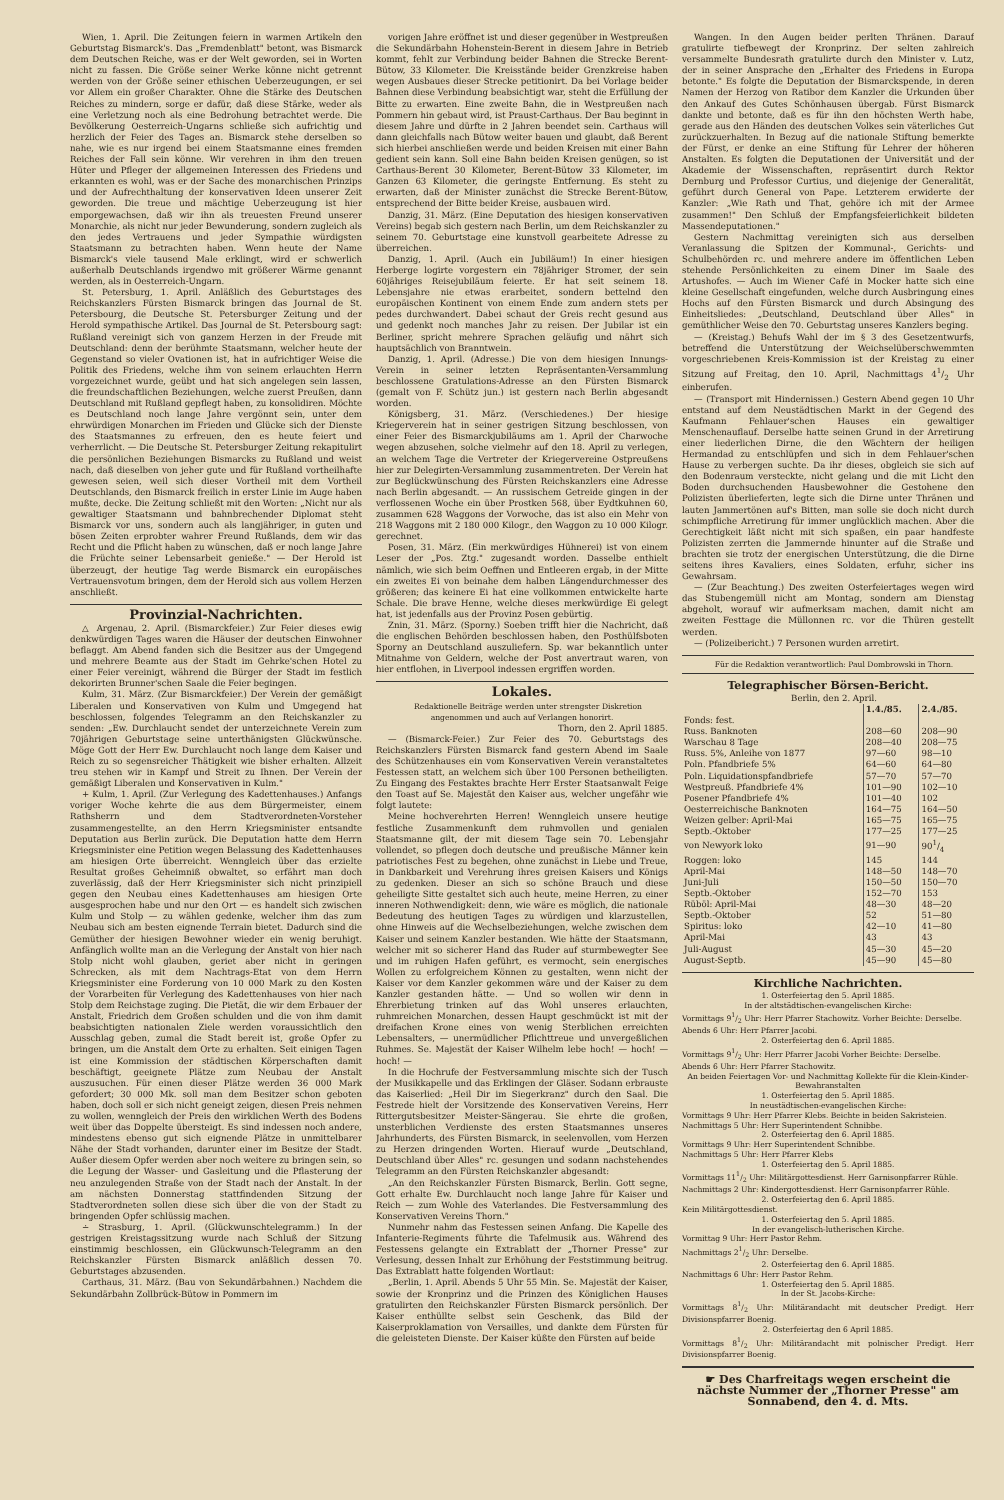Wien, 1. April. Die Zeitungen feiern in warmen Artikeln den Geburtstag Bismarck's. Das „Fremdenblatt" betont, was Bismarck dem Deutschen Reiche, was er der Welt geworden, sei in Worten nicht zu fassen. Die Größe seiner Werke könne nicht getrennt werden von der Größe seiner ethischen Ueberzeugungen, er sei vor Allem ein großer Charakter. Ohne die Stärke des Deutschen Reiches zu mindern, sorge er dafür, daß diese Stärke, weder als eine Verletzung noch als eine Bedrohung betrachtet werde. Die Bevölkerung Oesterreich-Ungarns schließe sich aufrichtig und herzlich der Feier des Tages an. Bismarck stehe derselben so nahe, wie es nur irgend bei einem Staatsmanne eines fremden Reiches der Fall sein könne. Wir verehren in ihm den treuen Hüter und Pfleger der allgemeinen Interessen des Friedens und erkannten es wohl, was er der Sache des monarchischen Prinzips und der Aufrechthaltung der konservativen Ideen unserer Zeit geworden. Die treue und mächtige Ueberzeugung ist hier emporgewachsen, daß wir ihn als treuesten Freund unserer Monarchie, als nicht nur jeder Bewunderung, sondern zugleich als den jedes Vertrauens und jeder Sympathie würdigsten Staatsmann zu betrachten haben. Wenn heute der Name Bismarck's viele tausend Male erklingt, wird er schwerlich außerhalb Deutschlands irgendwo mit größerer Wärme genannt werden, als in Oesterreich-Ungarn.
St. Petersburg, 1. April. Anläßlich des Geburtstages des Reichskanzlers Fürsten Bismarck bringen das Journal de St. Petersbourg, die Deutsche St. Petersburger Zeitung und der Herold sympathische Artikel. Das Journal de St. Petersbourg sagt: Rußland vereinigt sich von ganzem Herzen in der Freude mit Deutschland: denn der berühmte Staatsmann, welcher heute der Gegenstand so vieler Ovationen ist, hat in aufrichtiger Weise die Politik des Friedens, welche ihm von seinem erlauchten Herrn vorgezeichnet wurde, geübt und hat sich angelegen sein lassen, die freundschaftlichen Beziehungen, welche zuerst Preußen, dann Deutschland mit Rußland gepflegt haben, zu konsolidiren. Möchte es Deutschland noch lange Jahre vergönnt sein, unter dem ehrwürdigen Monarchen im Frieden und Glücke sich der Dienste des Staatsmannes zu erfreuen, den es heute feiert und verherrlicht. — Die Deutsche St. Petersburger Zeitung rekapitulirt die persönlichen Beziehungen Bismarcks zu Rußland und weist nach, daß dieselben von jeher gute und für Rußland vortheilhafte gewesen seien, weil sich dieser Vortheil mit dem Vortheil Deutschlands, den Bismarck freilich in erster Linie im Auge haben mußte, decke. Die Zeitung schließt mit den Worten: „Nicht nur als gewaltiger Staatsmann und bahnbrechender Diplomat steht Bismarck vor uns, sondern auch als langjähriger, in guten und bösen Zeiten erprobter wahrer Freund Rußlands, dem wir das Recht und die Pflicht haben zu wünschen, daß er noch lange Jahre die Früchte seiner Lebensarbeit genieße." — Der Herold ist überzeugt, der heutige Tag werde Bismarck ein europäisches Vertrauensvotum bringen, dem der Herold sich aus vollem Herzen anschließt.
Provinzial-Nachrichten.
△ Argenau, 2. April. (Bismarckfeier.) Zur Feier dieses ewig denkwürdigen Tages waren die Häuser der deutschen Einwohner beflaggt. Am Abend fanden sich die Besitzer aus der Umgegend und mehrere Beamte aus der Stadt im Gehrke'schen Hotel zu einer Feier vereinigt, während die Bürger der Stadt im festlich dekorirten Brunner'schen Saale die Feier begingen.
Kulm, 31. März. (Zur Bismarckfeier.) Der Verein der gemäßigt Liberalen und Konservativen von Kulm und Umgegend hat beschlossen, folgendes Telegramm an den Reichskanzler zu senden: „Ew. Durchlaucht sendet der unterzeichnete Verein zum 70jährigen Geburtstage seine unterthänigsten Glückwünsche. Möge Gott der Herr Ew. Durchlaucht noch lange dem Kaiser und Reich zu so segensreicher Thätigkeit wie bisher erhalten. Allzeit treu stehen wir in Kampf und Streit zu Ihnen. Der Verein der gemäßigt Liberalen und Konservativen in Kulm."
+ Kulm, 1. April. (Zur Verlegung des Kadettenhauses.) Anfangs voriger Woche kehrte die aus dem Bürgermeister, einem Rathsherrn und dem Stadtverordneten-Vorsteher zusammengestellte, an den Herrn Kriegsminister entsandte Deputation aus Berlin zurück. Die Deputation hatte dem Herrn Kriegsminister eine Petition wegen Belassung des Kadettenhauses am hiesigen Orte überreicht. Wenngleich über das erzielte Resultat großes Geheimniß obwaltet, so erfährt man doch zuverlässig, daß der Herr Kriegsminister sich nicht prinzipiell gegen den Neubau eines Kadettenhauses am hiesigen Orte ausgesprochen habe und nur den Ort — es handelt sich zwischen Kulm und Stolp — zu wählen gedenke, welcher ihm das zum Neubau sich am besten eignende Terrain bietet. Dadurch sind die Gemüther der hiesigen Bewohner wieder ein wenig beruhigt. Anfänglich wollte man an die Verlegung der Anstalt von hier nach Stolp nicht wohl glauben, geriet aber nicht in geringen Schrecken, als mit dem Nachtrags-Etat von dem Herrn Kriegsminister eine Forderung von 10 000 Mark zu den Kosten der Vorarbeiten für Verlegung des Kadettenhauses von hier nach Stolp dem Reichstage zuging. Die Pietät, die wir dem Erbauer der Anstalt, Friedrich dem Großen schulden und die von ihm damit beabsichtigten nationalen Ziele werden voraussichtlich den Ausschlag geben, zumal die Stadt bereit ist, große Opfer zu bringen, um die Anstalt dem Orte zu erhalten. Seit einigen Tagen ist eine Kommission der städtischen Körperschaften damit beschäftigt, geeignete Plätze zum Neubau der Anstalt auszusuchen. Für einen dieser Plätze werden 36 000 Mark gefordert; 30 000 Mk. soll man dem Besitzer schon geboten haben, doch soll er sich nicht geneigt zeigen, diesen Preis nehmen zu wollen, wenngleich der Preis den wirklichen Werth des Bodens weit über das Doppelte übersteigt. Es sind indessen noch andere, mindestens ebenso gut sich eignende Plätze in unmittelbarer Nähe der Stadt vorhanden, darunter einer im Besitze der Stadt. Außer diesem Opfer werden aber noch weitere zu bringen sein, so die Legung der Wasser- und Gasleitung und die Pflasterung der neu anzulegenden Straße von der Stadt nach der Anstalt. In der am nächsten Donnerstag stattfindenden Sitzung der Stadtverordneten sollen diese sich über die von der Stadt zu bringenden Opfer schlüssig machen.
∸ Strasburg, 1. April. (Glückwunschtelegramm.) In der gestrigen Kreistagssitzung wurde nach Schluß der Sitzung einstimmig beschlossen, ein Glückwunsch-Telegramm an den Reichskanzler Fürsten Bismarck anläßlich dessen 70. Geburtstages abzusenden.
Carthaus, 31. März. (Bau von Sekundärbahnen.) Nachdem die Sekundärbahn Zollbrück-Bütow in Pommern im
vorigen Jahre eröffnet ist und dieser gegenüber in Westpreußen die Sekundärbahn Hohenstein-Berent in diesem Jahre in Betrieb kommt, fehlt zur Verbindung beider Bahnen die Strecke Berent-Bütow, 33 Kilometer. Die Kreisstände beider Grenzkreise haben wegen Ausbaues dieser Strecke petitionirt. Da bei Vorlage beider Bahnen diese Verbindung beabsichtigt war, steht die Erfüllung der Bitte zu erwarten. Eine zweite Bahn, die in Westpreußen nach Pommern hin gebaut wird, ist Praust-Carthaus. Der Bau beginnt in diesem Jahre und dürfte in 2 Jahren beendet sein. Carthaus will dann gleichfalls nach Bütow weiter bauen und glaubt, daß Berent sich hierbei anschließen werde und beiden Kreisen mit einer Bahn gedient sein kann. Soll eine Bahn beiden Kreisen genügen, so ist Carthaus-Berent 30 Kilometer, Berent-Bütow 33 Kilometer, im Ganzen 63 Kilometer, die geringste Entfernung. Es steht zu erwarten, daß der Minister zunächst die Strecke Berent-Bütow, entsprechend der Bitte beider Kreise, ausbauen wird.
Danzig, 31. März. (Eine Deputation des hiesigen konservativen Vereins) begab sich gestern nach Berlin, um dem Reichskanzler zu seinem 70. Geburtstage eine kunstvoll gearbeitete Adresse zu überreichen.
Danzig, 1. April. (Auch ein Jubiläum!) In einer hiesigen Herberge logirte vorgestern ein 78jähriger Stromer, der sein 60jähriges Reisejubiläum feierte. Er hat seit seinem 18. Lebensjahre nie etwas erarbeitet, sondern bettelnd den europäischen Kontinent von einem Ende zum andern stets per pedes durchwandert. Dabei schaut der Greis recht gesund aus und gedenkt noch manches Jahr zu reisen. Der Jubilar ist ein Berliner, spricht mehrere Sprachen geläufig und nährt sich hauptsächlich von Branntwein.
Danzig, 1. April. (Adresse.) Die von dem hiesigen Innungs-Verein in seiner letzten Repräsentanten-Versammlung beschlossene Gratulations-Adresse an den Fürsten Bismarck (gemalt von F. Schütz jun.) ist gestern nach Berlin abgesandt worden.
Königsberg, 31. März. (Verschiedenes.) Der hiesige Kriegerverein hat in seiner gestrigen Sitzung beschlossen, von einer Feier des Bismarckjubiläums am 1. April der Charwoche wegen abzusehen, solche vielmehr auf den 18. April zu verlegen, an welchem Tage die Vertreter der Kriegervereine Ostpreußens hier zur Delegirten-Versammlung zusammentreten. Der Verein hat zur Beglückwünschung des Fürsten Reichskanzlers eine Adresse nach Berlin abgesandt. — An russischem Getreide gingen in der verflossenen Woche ein über Prostken 568, über Eydtkuhnen 60, zusammen 628 Waggons der Vorwoche, das ist also ein Mehr von 218 Waggons mit 2 180 000 Kilogr., den Waggon zu 10 000 Kilogr. gerechnet.
Posen, 31. März. (Ein merkwürdiges Hühnerei) ist von einem Leser der „Pos. Ztg." zugesandt worden. Dasselbe enthielt nämlich, wie sich beim Oeffnen und Entleeren ergab, in der Mitte ein zweites Ei von beinahe dem halben Längendurchmesser des größeren; das keinere Ei hat eine vollkommen entwickelte harte Schale. Die brave Henne, welche dieses merkwürdige Ei gelegt hat, ist jedenfalls aus der Provinz Posen gebürtig.
Znin, 31. März. (Sporny.) Soeben trifft hier die Nachricht, daß die englischen Behörden beschlossen haben, den Posthülfsboten Sporny an Deutschland auszuliefern. Sp. war bekanntlich unter Mitnahme von Geldern, welche der Post anvertraut waren, von hier entflohen, in Liverpool indessen ergriffen worden.
Lokales.
Redaktionelle Beiträge werden unter strengster Diskretion angenommen und auch auf Verlangen honorirt.
Thorn, den 2. April 1885.
— (Bismarck-Feier.) Zur Feier des 70. Geburtstags des Reichskanzlers Fürsten Bismarck fand gestern Abend im Saale des Schützenhauses ein vom Konservativen Verein veranstaltetes Festessen statt, an welchem sich über 100 Personen betheiligten. Zu Eingang des Festaktes brachte Herr Erster Staatsanwalt Feige den Toast auf Se. Majestät den Kaiser aus, welcher ungefähr wie folgt lautete:
Meine hochverehrten Herren! Wenngleich unsere heutige festliche Zusammenkunft dem ruhmvollen und genialen Staatsmanne gilt, der mit diesem Tage sein 70. Lebensjahr vollendet, so pflegen doch deutsche und preußische Männer kein patriotisches Fest zu begehen, ohne zunächst in Liebe und Treue, in Dankbarkeit und Verehrung ihres greisen Kaisers und Königs zu gedenken. Dieser an sich so schöne Brauch und diese geheiligte Sitte gestaltet sich auch heute, meine Herren, zu einer inneren Nothwendigkeit: denn, wie wäre es möglich, die nationale Bedeutung des heutigen Tages zu würdigen und klarzustellen, ohne Hinweis auf die Wechselbeziehungen, welche zwischen dem Kaiser und seinem Kanzler bestanden. Wie hätte der Staatsmann, welcher mit so sicherer Hand das Ruder auf sturmbewegter See und im ruhigen Hafen geführt, es vermocht, sein energisches Wollen zu erfolgreichem Können zu gestalten, wenn nicht der Kaiser vor dem Kanzler gekommen wäre und der Kaiser zu dem Kanzler gestanden hätte. — Und so wollen wir denn in Ehrerbietung trinken auf das Wohl unseres erlauchten, ruhmreichen Monarchen, dessen Haupt geschmückt ist mit der dreifachen Krone eines von wenig Sterblichen erreichten Lebensalters, — unermüdlicher Pflichttreue und unvergeßlichen Ruhmes. Se. Majestät der Kaiser Wilhelm lebe hoch! — hoch! — hoch! —
In die Hochrufe der Festversammlung mischte sich der Tusch der Musikkapelle und das Erklingen der Gläser. Sodann erbrauste das Kaiserlied: „Heil Dir im Siegerkranz" durch den Saal. Die Festrede hielt der Vorsitzende des Konservativen Vereins, Herr Rittergutsbesitzer Meister-Sängerau. Sie ehrte die großen, unsterblichen Verdienste des ersten Staatsmannes unseres Jahrhunderts, des Fürsten Bismarck, in seelenvollen, vom Herzen zu Herzen dringenden Worten. Hierauf wurde „Deutschland, Deutschland über Alles" rc. gesungen und sodann nachstehendes Telegramm an den Fürsten Reichskanzler abgesandt:
„An den Reichskanzler Fürsten Bismarck, Berlin. Gott segne, Gott erhalte Ew. Durchlaucht noch lange Jahre für Kaiser und Reich — zum Wohle des Vaterlandes. Die Festversammlung des Konservativen Vereins Thorn."
Nunmehr nahm das Festessen seinen Anfang. Die Kapelle des Infanterie-Regiments führte die Tafelmusik aus. Während des Festessens gelangte ein Extrablatt der „Thorner Presse" zur Verlesung, dessen Inhalt zur Erhöhung der Feststimmung beitrug. Das Extrablatt hatte folgenden Wortlaut:
„Berlin, 1. April. Abends 5 Uhr 55 Min. Se. Majestät der Kaiser, sowie der Kronprinz und die Prinzen des Königlichen Hauses gratulirten den Reichskanzler Fürsten Bismarck persönlich. Der Kaiser enthüllte selbst sein Geschenk, das Bild der Kaiserproklamation von Versailles, und dankte dem Fürsten für die geleisteten Dienste. Der Kaiser küßte den Fürsten auf beide
Wangen. In den Augen beider perlten Thränen. Darauf gratulirte tiefbewegt der Kronprinz. Der selten zahlreich versammelte Bundesrath gratulirte durch den Minister v. Lutz, der in seiner Ansprache den „Erhalter des Friedens in Europa betonte." Es folgte die Deputation der Bismarckspende, in deren Namen der Herzog von Ratibor dem Kanzler die Urkunden über den Ankauf des Gutes Schönhausen übergab. Fürst Bismarck dankte und betonte, daß es für ihn den höchsten Werth habe, gerade aus den Händen des deutschen Volkes sein väterliches Gut zurückzuerhalten. In Bezug auf die nationale Stiftung bemerkte der Fürst, er denke an eine Stiftung für Lehrer der höheren Anstalten. Es folgten die Deputationen der Universität und der Akademie der Wissenschaften, repräsentirt durch Rektor Dernburg und Professor Curtius, und diejenige der Generalität, geführt durch General von Pape. Letzterem erwiderte der Kanzler: „Wie Rath und That, gehöre ich mit der Armee zusammen!" Den Schluß der Empfangsfeierlichkeit bildeten Massendeputationen."
Gestern Nachmittag vereinigten sich aus derselben Veranlassung die Spitzen der Kommunal-, Gerichts- und Schulbehörden rc. und mehrere andere im öffentlichen Leben stehende Persönlichkeiten zu einem Diner im Saale des Artushofes. — Auch im Wiener Café in Mocker hatte sich eine kleine Gesellschaft eingefunden, welche durch Ausbringung eines Hochs auf den Fürsten Bismarck und durch Absingung des Einheitsliedes: „Deutschland, Deutschland über Alles" in gemüthlicher Weise den 70. Geburtstag unseres Kanzlers beging.
— (Kreistag.) Behufs Wahl der im § 3 des Gesetzentwurfs, betreffend die Unterstützung der Weichselüberschwemmten vorgeschriebenen Kreis-Kommission ist der Kreistag zu einer Sitzung auf Freitag, den 10. April, Nachmittags 41/2 Uhr einberufen.
— (Transport mit Hindernissen.) Gestern Abend gegen 10 Uhr entstand auf dem Neustädtischen Markt in der Gegend des Kaufmann Fehlauer'schen Hauses ein gewaltiger Menschenauflauf. Derselbe hatte seinen Grund in der Arretirung einer liederlichen Dirne, die den Wächtern der heiligen Hermandad zu entschlüpfen und sich in dem Fehlauer'schen Hause zu verbergen suchte. Da ihr dieses, obgleich sie sich auf den Bodenraum versteckte, nicht gelang und die mit Licht den Boden durchsuchenden Hausbewohner die Gestohene den Polizisten überlieferten, legte sich die Dirne unter Thränen und lauten Jammertönen auf's Bitten, man solle sie doch nicht durch schimpfliche Arretirung für immer unglücklich machen. Aber die Gerechtigkeit läßt nicht mit sich spaßen, ein paar handfeste Polizisten zerrten die Jammernde hinunter auf die Straße und brachten sie trotz der energischen Unterstützung, die die Dirne seitens ihres Kavaliers, eines Soldaten, erfuhr, sicher ins Gewahrsam.
— (Zur Beachtung.) Des zweiten Osterfeiertages wegen wird das Stubengemüll nicht am Montag, sondern am Dienstag abgeholt, worauf wir aufmerksam machen, damit nicht am zweiten Festtage die Müllonnen rc. vor die Thüren gestellt werden.
— (Polizeibericht.) 7 Personen wurden arretirt.
Für die Redaktion verantwortlich: Paul Dombrowski in Thorn.
Telegraphischer Börsen-Bericht.
Berlin, den 2. April.
| | 1.4./85. | 2.4./85. |
| --- | --- | --- |
| Fonds: fest. | | |
| Russ. Banknoten | 208—60 | 208—90 |
| Warschau 8 Tage | 208—40 | 208—75 |
| Russ. 5%, Anleihe von 1877 | 97—60 | 98—10 |
| Poln. Pfandbriefe 5% | 64—60 | 64—80 |
| Poln. Liquidationspfandbriefe | 57—70 | 57—70 |
| Westpreuß. Pfandbriefe 4% | 101—90 | 102—10 |
| Posener Pfandbriefe 4% | 101—40 | 102 |
| Oesterreichische Banknoten | 164—75 | 164—50 |
| Weizen gelber: April-Mai | 165—75 | 165—75 |
| Septb.-Oktober | 177—25 | 177—25 |
| von Newyork loko | 91—90 | 901/4 |
| Roggen: loko | 145 | 144 |
| April-Mai | 148—50 | 148—70 |
| Juni-Juli | 150—50 | 150—70 |
| Septb.-Oktober | 152—70 | 153 |
| Rüböl: April-Mai | 48—30 | 48—20 |
| Septb.-Oktober | 52 | 51—80 |
| Spiritus: loko | 42—10 | 41—80 |
| April-Mai | 43 | 43 |
| Juli-August | 45—30 | 45—20 |
| August-Septb. | 45—90 | 45—80 |
Kirchliche Nachrichten.
1. Osterfeiertag den 5. April 1885.
In der altstädtischen-evangelischen Kirche:
Vormittags 91/2 Uhr: Herr Pfarrer Stachowitz. Vorher Beichte: Derselbe.
Abends 6 Uhr: Herr Pfarrer Jacobi.
2. Osterfeiertag den 6. April 1885.
Vormittags 91/2 Uhr: Herr Pfarrer Jacobi Vorher Beichte: Derselbe.
Abends 6 Uhr: Herr Pfarrer Stachowitz.
An beiden Feiertagen Vor- und Nachmittag Kollekte für die Klein-Kinder-Bewahranstalten
1. Osterfeiertag den 5. April 1885.
In neustädtischen-evangelischen Kirche:
Vormittags 9 Uhr: Herr Pfarrer Klebs. Beichte in beiden Sakristeien.
Nachmittags 5 Uhr: Herr Superintendent Schnibbe.
2. Osterfeiertag den 6. April 1885.
Vormittags 9 Uhr: Herr Superintendent Schnibbe.
Nachmittags 5 Uhr: Herr Pfarrer Klebs
1. Osterfeiertag den 5. April 1885.
Vormittags 111/2 Uhr: Militärgottesdienst. Herr Garnisonpfarrer Rühle.
Nachmittags 2 Uhr: Kindergottesdienst. Herr Garnisonpfarrer Rühle.
2. Osterfeiertag den 6. April 1885.
Kein Militärgottesdienst.
1. Osterfeiertag den 5. April 1885.
In der evangelisch-lutherischen Kirche.
Vormittag 9 Uhr: Herr Pastor Rehm.
Nachmittags 21/2 Uhr: Derselbe.
2. Osterfeiertag den 6. April 1885.
Nachmittags 6 Uhr: Herr Pastor Rehm.
1. Osterfeiertag den 5. April 1885.
In der St. Jacobs-Kirche:
Vormittags 81/2 Uhr: Militärandacht mit deutscher Predigt. Herr Divisionspfarrer Boenig.
2. Osterfeiertag den 6 April 1885.
Vormittags 81/2 Uhr: Militärandacht mit polnischer Predigt. Herr Divisionspfarrer Boenig.
☛ Des Charfreitags wegen erscheint die nächste Nummer der „Thorner Presse" am Sonnabend, den 4. d. Mts.